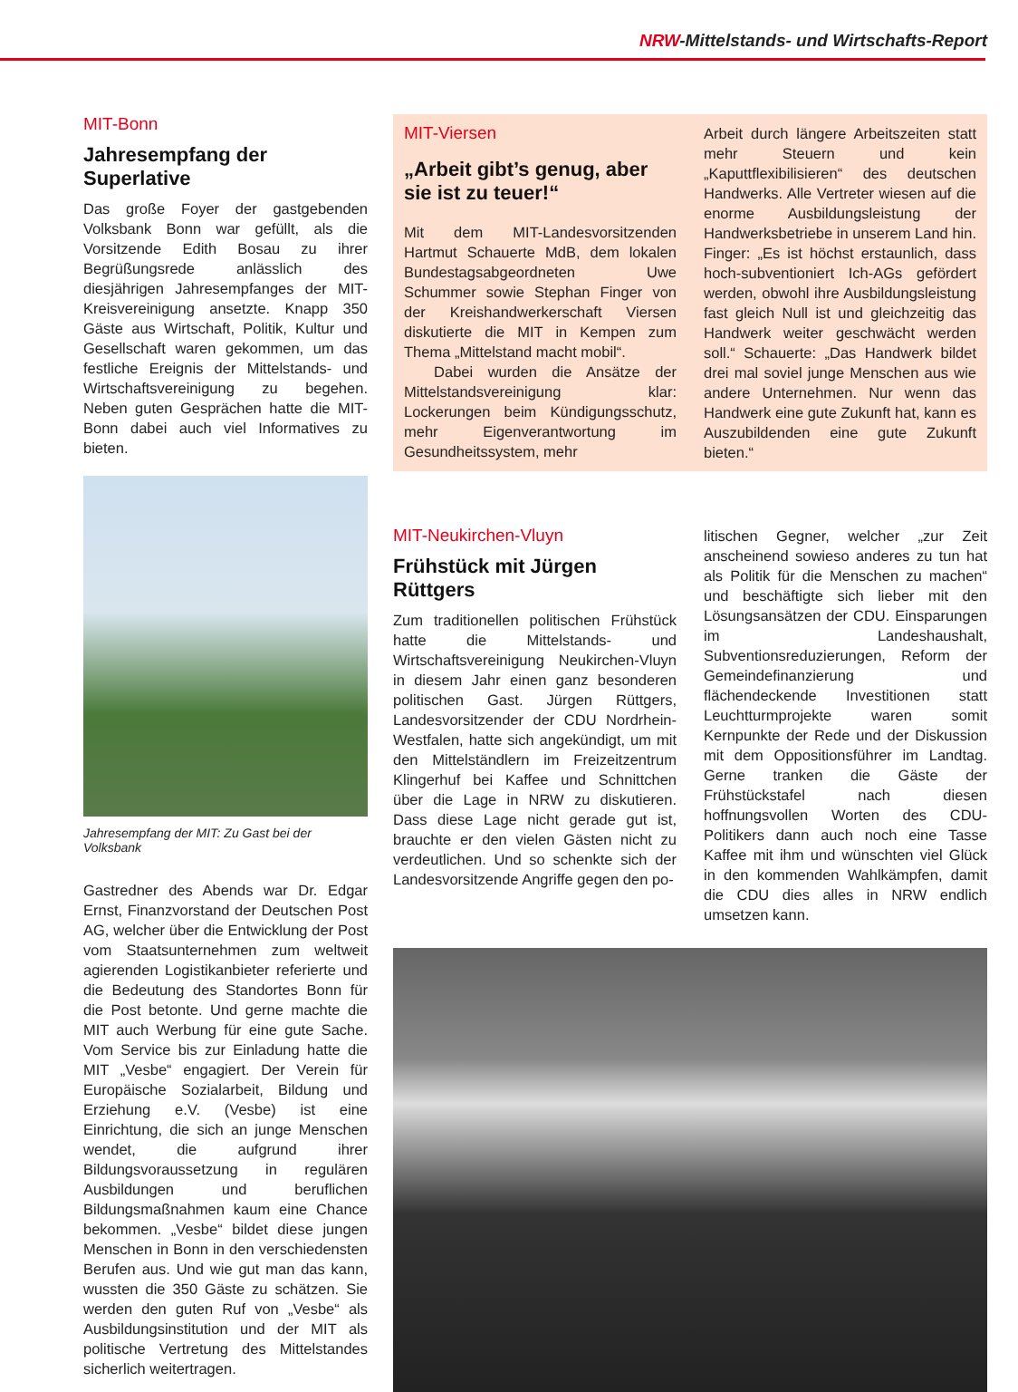NRW-Mittelstands- und Wirtschafts-Report
MIT-Bonn
Jahresempfang der Superlative
Das große Foyer der gastgebenden Volksbank Bonn war gefüllt, als die Vorsitzende Edith Bosau zu ihrer Begrüßungsrede anlässlich des diesjährigen Jahresempfanges der MIT-Kreisvereinigung ansetzte. Knapp 350 Gäste aus Wirtschaft, Politik, Kultur und Gesellschaft waren gekommen, um das festliche Ereignis der Mittelstands- und Wirtschaftsvereinigung zu begehen. Neben guten Gesprächen hatte die MIT-Bonn dabei auch viel Informatives zu bieten.
Jahresempfang der MIT: Zu Gast bei der Volksbank
Gastredner des Abends war Dr. Edgar Ernst, Finanzvorstand der Deutschen Post AG, welcher über die Entwicklung der Post vom Staatsunternehmen zum weltweit agierenden Logistikanbieter referierte und die Bedeutung des Standortes Bonn für die Post betonte. Und gerne machte die MIT auch Werbung für eine gute Sache. Vom Service bis zur Einladung hatte die MIT „Vesbe“ engagiert. Der Verein für Europäische Sozialarbeit, Bildung und Erziehung e.V. (Vesbe) ist eine Einrichtung, die sich an junge Menschen wendet, die aufgrund ihrer Bildungsvoraussetzung in regulären Ausbildungen und beruflichen Bildungsmaßnahmen kaum eine Chance bekommen. „Vesbe“ bildet diese jungen Menschen in Bonn in den verschiedensten Berufen aus. Und wie gut man das kann, wussten die 350 Gäste zu schätzen. Sie werden den guten Ruf von „Vesbe“ als Ausbildungsinstitution und der MIT als politische Vertretung des Mittelstandes sicherlich weitertragen.
MIT-Viersen
„Arbeit gibt’s genug, aber sie ist zu teuer!“
Mit dem MIT-Landesvorsitzenden Hartmut Schauerte MdB, dem lokalen Bundestagsabgeordneten Uwe Schummer sowie Stephan Finger von der Kreishandwerkerschaft Viersen diskutierte die MIT in Kempen zum Thema „Mittelstand macht mobil“.
Dabei wurden die Ansätze der Mittelstandsvereinigung klar: Lockerungen beim Kündigungsschutz, mehr Eigenverantwortung im Gesundheitssystem, mehr
Arbeit durch längere Arbeitszeiten statt mehr Steuern und kein „Kaputtflexibilisieren“ des deutschen Handwerks. Alle Vertreter wiesen auf die enorme Ausbildungsleistung der Handwerksbetriebe in unserem Land hin. Finger: „Es ist höchst erstaunlich, dass hoch-subventioniert Ich-AGs gefördert werden, obwohl ihre Ausbildungsleistung fast gleich Null ist und gleichzeitig das Handwerk weiter geschwächt werden soll.“ Schauerte: „Das Handwerk bildet drei mal soviel junge Menschen aus wie andere Unternehmen. Nur wenn das Handwerk eine gute Zukunft hat, kann es Auszubildenden eine gute Zukunft bieten.“
MIT-Neukirchen-Vluyn
Frühstück mit Jürgen Rüttgers
Zum traditionellen politischen Frühstück hatte die Mittelstands- und Wirtschaftsvereinigung Neukirchen-Vluyn in diesem Jahr einen ganz besonderen politischen Gast. Jürgen Rüttgers, Landesvorsitzender der CDU Nordrhein-Westfalen, hatte sich angekündigt, um mit den Mittelständlern im Freizeitzentrum Klingerhuf bei Kaffee und Schnittchen über die Lage in NRW zu diskutieren. Dass diese Lage nicht gerade gut ist, brauchte er den vielen Gästen nicht zu verdeutlichen. Und so schenkte sich der Landesvorsitzende Angriffe gegen den po-
litischen Gegner, welcher „zur Zeit anscheinend sowieso anderes zu tun hat als Politik für die Menschen zu machen“ und beschäftigte sich lieber mit den Lösungsansätzen der CDU. Einsparungen im Landeshaushalt, Subventionsreduzierungen, Reform der Gemeindefinanzierung und flächendeckende Investitionen statt Leuchtturmprojekte waren somit Kernpunkte der Rede und der Diskussion mit dem Oppositionsführer im Landtag. Gerne tranken die Gäste der Frühstückstafel nach diesen hoffnungsvollen Worten des CDU-Politikers dann auch noch eine Tasse Kaffee mit ihm und wünschten viel Glück in den kommenden Wahlkämpfen, damit die CDU dies alles in NRW endlich umsetzen kann.